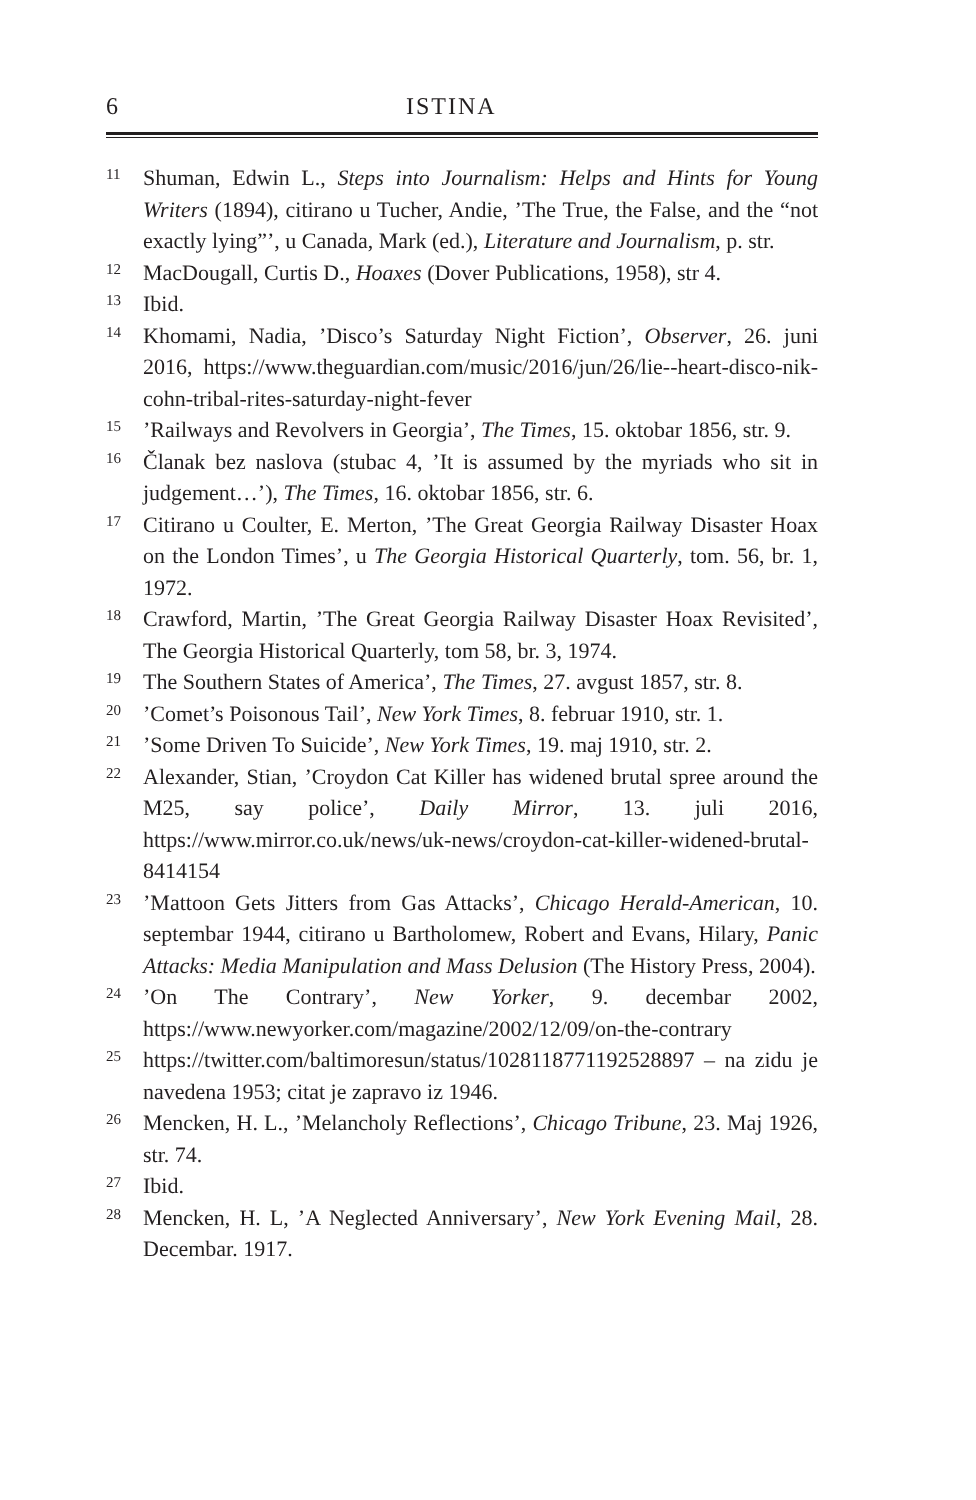6 ISTINA
11 Shuman, Edwin L., Steps into Journalism: Helps and Hints for Young Writers (1894), citirano u Tucher, Andie, ’The True, the False, and the “not exactly lying”’, u Canada, Mark (ed.), Literature and Journalism, p. str.
12 MacDougall, Curtis D., Hoaxes (Dover Publications, 1958), str 4.
13 Ibid.
14 Khomami, Nadia, ’Disco’s Saturday Night Fiction’, Observer, 26. juni 2016, https://www.theguardian.com/music/2016/jun/26/lie--heart-disco-nik-cohn-tribal-rites-saturday-night-fever
15’Railways and Revolvers in Georgia’, The Times, 15. oktobar 1856, str. 9.
16 Članak bez naslova (stubac 4, ’It is assumed by the myriads who sit in judgement…’), The Times, 16. oktobar 1856, str. 6.
17 Citirano u Coulter, E. Merton, ’The Great Georgia Railway Disaster Hoax on the London Times’, u The Georgia Historical Quarterly, tom. 56, br. 1, 1972.
18 Crawford, Martin, ’The Great Georgia Railway Disaster Hoax Revisited’, The Georgia Historical Quarterly, tom 58, br. 3, 1974.
19 The Southern States of America’, The Times, 27. avgust 1857, str. 8.
20’Comet’s Poisonous Tail’, New York Times, 8. februar 1910, str. 1.
21’Some Driven To Suicide’, New York Times, 19. maj 1910, str. 2.
22 Alexander, Stian, ’Croydon Cat Killer has widened brutal spree around the M25, say police’, Daily Mirror, 13. juli 2016, https://www.mirror.co.uk/news/uk-news/croydon-cat-killer-widened-brutal-8414154
23’Mattoon Gets Jitters from Gas Attacks’, Chicago Herald-American, 10. septembar 1944, citirano u Bartholomew, Robert and Evans, Hilary, Panic Attacks: Media Manipulation and Mass Delusion (The History Press, 2004).
24’On The Contrary’, New Yorker, 9. decembar 2002, https://www.newyorker.com/magazine/2002/12/09/on-the-contrary
25 https://twitter.com/baltimoresun/status/1028118771192528897 – na zidu je navedena 1953; citat je zapravo iz 1946.
26 Mencken, H. L., ’Melancholy Reflections’, Chicago Tribune, 23. Maj 1926, str. 74.
27 Ibid.
28 Mencken, H. L, ’A Neglected Anniversary’, New York Evening Mail, 28. Decembar. 1917.